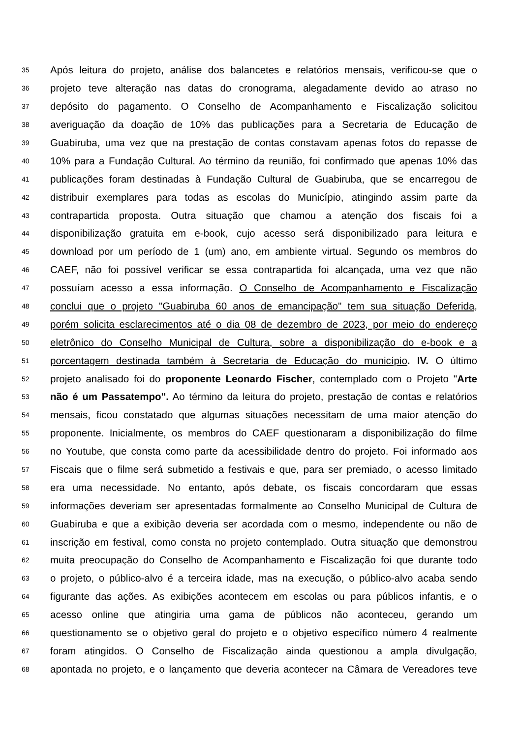35 Após leitura do projeto, análise dos balancetes e relatórios mensais, verificou-se que o
36 projeto teve alteração nas datas do cronograma, alegadamente devido ao atraso no
37 depósito do pagamento. O Conselho de Acompanhamento e Fiscalização solicitou
38 averiguação da doação de 10% das publicações para a Secretaria de Educação de
39 Guabiruba, uma vez que na prestação de contas constavam apenas fotos do repasse de
40 10% para a Fundação Cultural. Ao término da reunião, foi confirmado que apenas 10% das
41 publicações foram destinadas à Fundação Cultural de Guabiruba, que se encarregou de
42 distribuir exemplares para todas as escolas do Município, atingindo assim parte da
43 contrapartida proposta. Outra situação que chamou a atenção dos fiscais foi a
44 disponibilização gratuita em e-book, cujo acesso será disponibilizado para leitura e
45 download por um período de 1 (um) ano, em ambiente virtual. Segundo os membros do
46 CAEF, não foi possível verificar se essa contrapartida foi alcançada, uma vez que não
47 possuíam acesso a essa informação. O Conselho de Acompanhamento e Fiscalização
48 conclui que o projeto "Guabiruba 60 anos de emancipação" tem sua situação Deferida,
49 porém solicita esclarecimentos até o dia 08 de dezembro de 2023, por meio do endereço
50 eletrônico do Conselho Municipal de Cultura, sobre a disponibilização do e-book e a
51 porcentagem destinada também à Secretaria de Educação do município. IV. O último
52 projeto analisado foi do proponente Leonardo Fischer, contemplado com o Projeto "Arte
53 não é um Passatempo". Ao término da leitura do projeto, prestação de contas e relatórios
54 mensais, ficou constatado que algumas situações necessitam de uma maior atenção do
55 proponente. Inicialmente, os membros do CAEF questionaram a disponibilização do filme
56 no Youtube, que consta como parte da acessibilidade dentro do projeto. Foi informado aos
57 Fiscais que o filme será submetido a festivais e que, para ser premiado, o acesso limitado
58 era uma necessidade. No entanto, após debate, os fiscais concordaram que essas
59 informações deveriam ser apresentadas formalmente ao Conselho Municipal de Cultura de
60 Guabiruba e que a exibição deveria ser acordada com o mesmo, independente ou não de
61 inscrição em festival, como consta no projeto contemplado. Outra situação que demonstrou
62 muita preocupação do Conselho de Acompanhamento e Fiscalização foi que durante todo
63 o projeto, o público-alvo é a terceira idade, mas na execução, o público-alvo acaba sendo
64 figurante das ações. As exibições acontecem em escolas ou para públicos infantis, e o
65 acesso online que atingiria uma gama de públicos não aconteceu, gerando um
66 questionamento se o objetivo geral do projeto e o objetivo específico número 4 realmente
67 foram atingidos. O Conselho de Fiscalização ainda questionou a ampla divulgação,
68 apontada no projeto, e o lançamento que deveria acontecer na Câmara de Vereadores teve